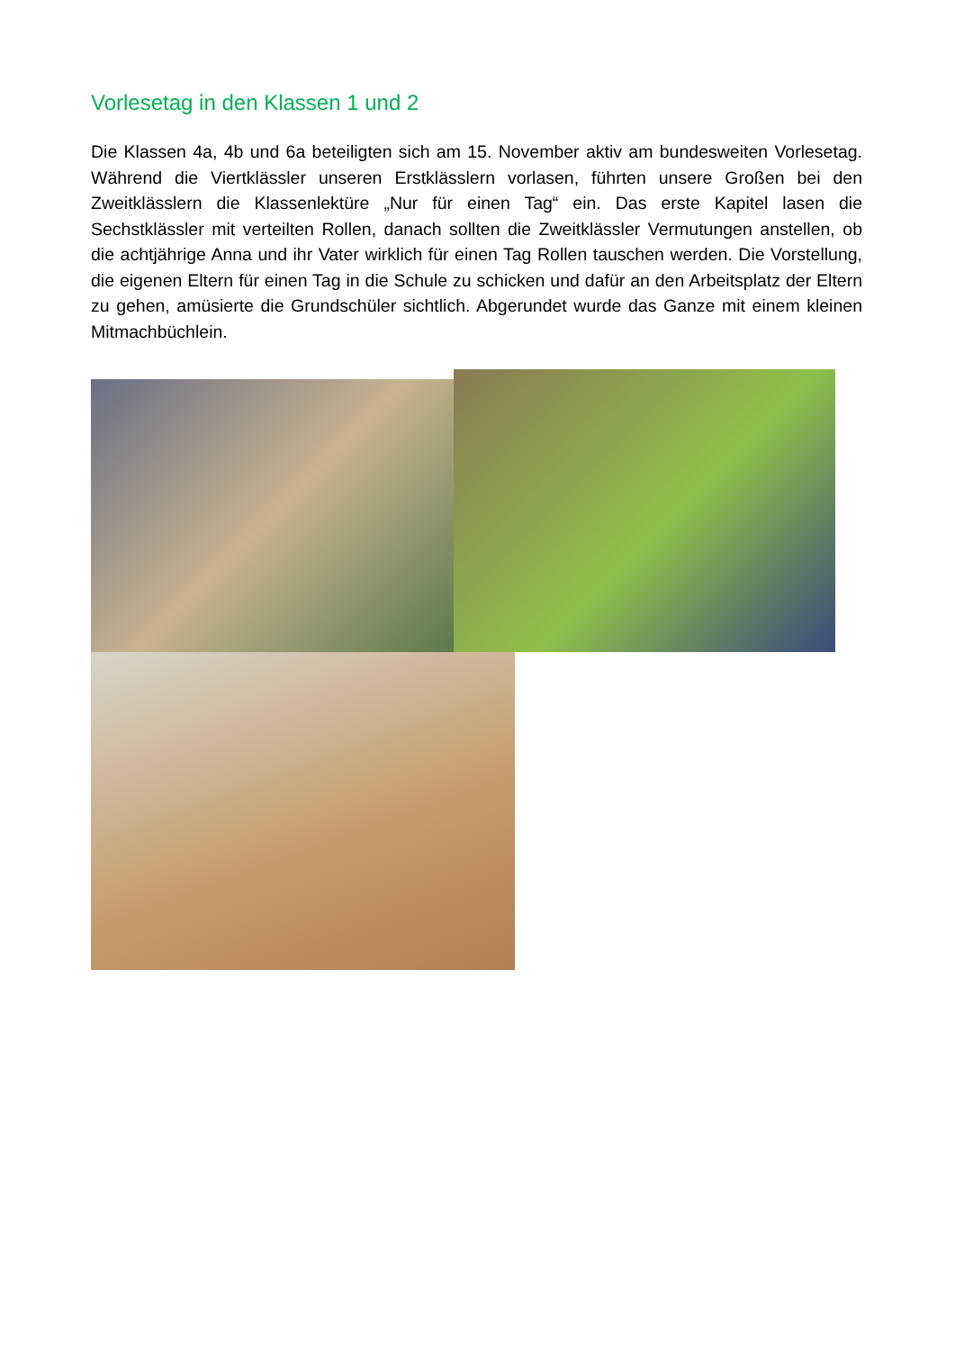Vorlesetag in den Klassen 1 und 2
Die Klassen 4a, 4b und 6a beteiligten sich am 15. November aktiv am bundesweiten Vorlesetag. Während die Viertklässler unseren Erstklässlern vorlasen, führten unsere Großen bei den Zweitklässlern die Klassenlektüre „Nur für einen Tag“ ein. Das erste Kapitel lasen die Sechstklässler mit verteilten Rollen, danach sollten die Zweitklässler Vermutungen anstellen, ob die achtjährige Anna und ihr Vater wirklich für einen Tag Rollen tauschen werden. Die Vorstellung, die eigenen Eltern für einen Tag in die Schule zu schicken und dafür an den Arbeitsplatz der Eltern zu gehen, amüsierte die Grundschüler sichtlich. Abgerundet wurde das Ganze mit einem kleinen Mitmachbüchlein.